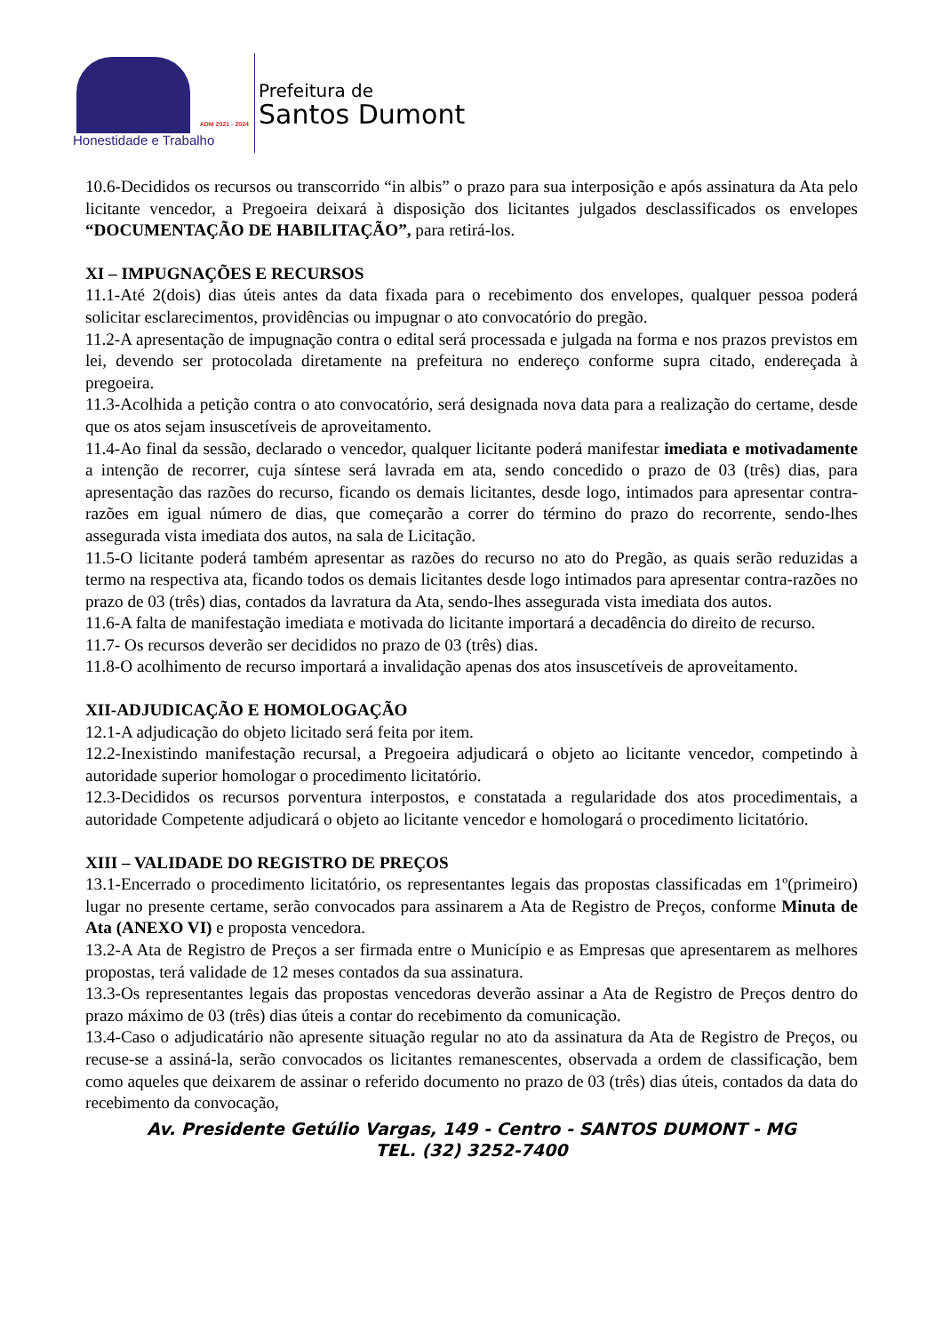ADM 2021 - 2024
Honestidade e Trabalho
Prefeitura de
Santos Dumont
10.6-Decididos os recursos ou transcorrido “in albis” o prazo para sua interposição e após assinatura da Ata pelo licitante vencedor, a Pregoeira deixará à disposição dos licitantes julgados desclassificados os envelopes “DOCUMENTAÇÃO DE HABILITAÇÃO”, para retirá-los.
XI – IMPUGNAÇÕES E RECURSOS
11.1-Até 2(dois) dias úteis antes da data fixada para o recebimento dos envelopes, qualquer pessoa poderá solicitar esclarecimentos, providências ou impugnar o ato convocatório do pregão.
11.2-A apresentação de impugnação contra o edital será processada e julgada na forma e nos prazos previstos em lei, devendo ser protocolada diretamente na prefeitura no endereço conforme supra citado, endereçada à pregoeira.
11.3-Acolhida a petição contra o ato convocatório, será designada nova data para a realização do certame, desde que os atos sejam insuscetíveis de aproveitamento.
11.4-Ao final da sessão, declarado o vencedor, qualquer licitante poderá manifestar imediata e motivadamente a intenção de recorrer, cuja síntese será lavrada em ata, sendo concedido o prazo de 03 (três) dias, para apresentação das razões do recurso, ficando os demais licitantes, desde logo, intimados para apresentar contra-razões em igual número de dias, que começarão a correr do término do prazo do recorrente, sendo-lhes assegurada vista imediata dos autos, na sala de Licitação.
11.5-O licitante poderá também apresentar as razões do recurso no ato do Pregão, as quais serão reduzidas a termo na respectiva ata, ficando todos os demais licitantes desde logo intimados para apresentar contra-razões no prazo de 03 (três) dias, contados da lavratura da Ata, sendo-lhes assegurada vista imediata dos autos.
11.6-A falta de manifestação imediata e motivada do licitante importará a decadência do direito de recurso.
11.7- Os recursos deverão ser decididos no prazo de 03 (três) dias.
11.8-O acolhimento de recurso importará a invalidação apenas dos atos insuscetíveis de aproveitamento.
XII-ADJUDICAÇÃO E HOMOLOGAÇÃO
12.1-A adjudicação do objeto licitado será feita por item.
12.2-Inexistindo manifestação recursal, a Pregoeira adjudicará o objeto ao licitante vencedor, competindo à autoridade superior homologar o procedimento licitatório.
12.3-Decididos os recursos porventura interpostos, e constatada a regularidade dos atos procedimentais, a autoridade Competente adjudicará o objeto ao licitante vencedor e homologará o procedimento licitatório.
XIII – VALIDADE DO REGISTRO DE PREÇOS
13.1-Encerrado o procedimento licitatório, os representantes legais das propostas classificadas em 1º(primeiro) lugar no presente certame, serão convocados para assinarem a Ata de Registro de Preços, conforme Minuta de Ata (ANEXO VI) e proposta vencedora.
13.2-A Ata de Registro de Preços a ser firmada entre o Município e as Empresas que apresentarem as melhores propostas, terá validade de 12 meses contados da sua assinatura.
13.3-Os representantes legais das propostas vencedoras deverão assinar a Ata de Registro de Preços dentro do prazo máximo de 03 (três) dias úteis a contar do recebimento da comunicação.
13.4-Caso o adjudicatário não apresente situação regular no ato da assinatura da Ata de Registro de Preços, ou recuse-se a assiná-la, serão convocados os licitantes remanescentes, observada a ordem de classificação, bem como aqueles que deixarem de assinar o referido documento no prazo de 03 (três) dias úteis, contados da data do recebimento da convocação,
Av. Presidente Getúlio Vargas, 149 - Centro - SANTOS DUMONT - MG
TEL. (32) 3252-7400